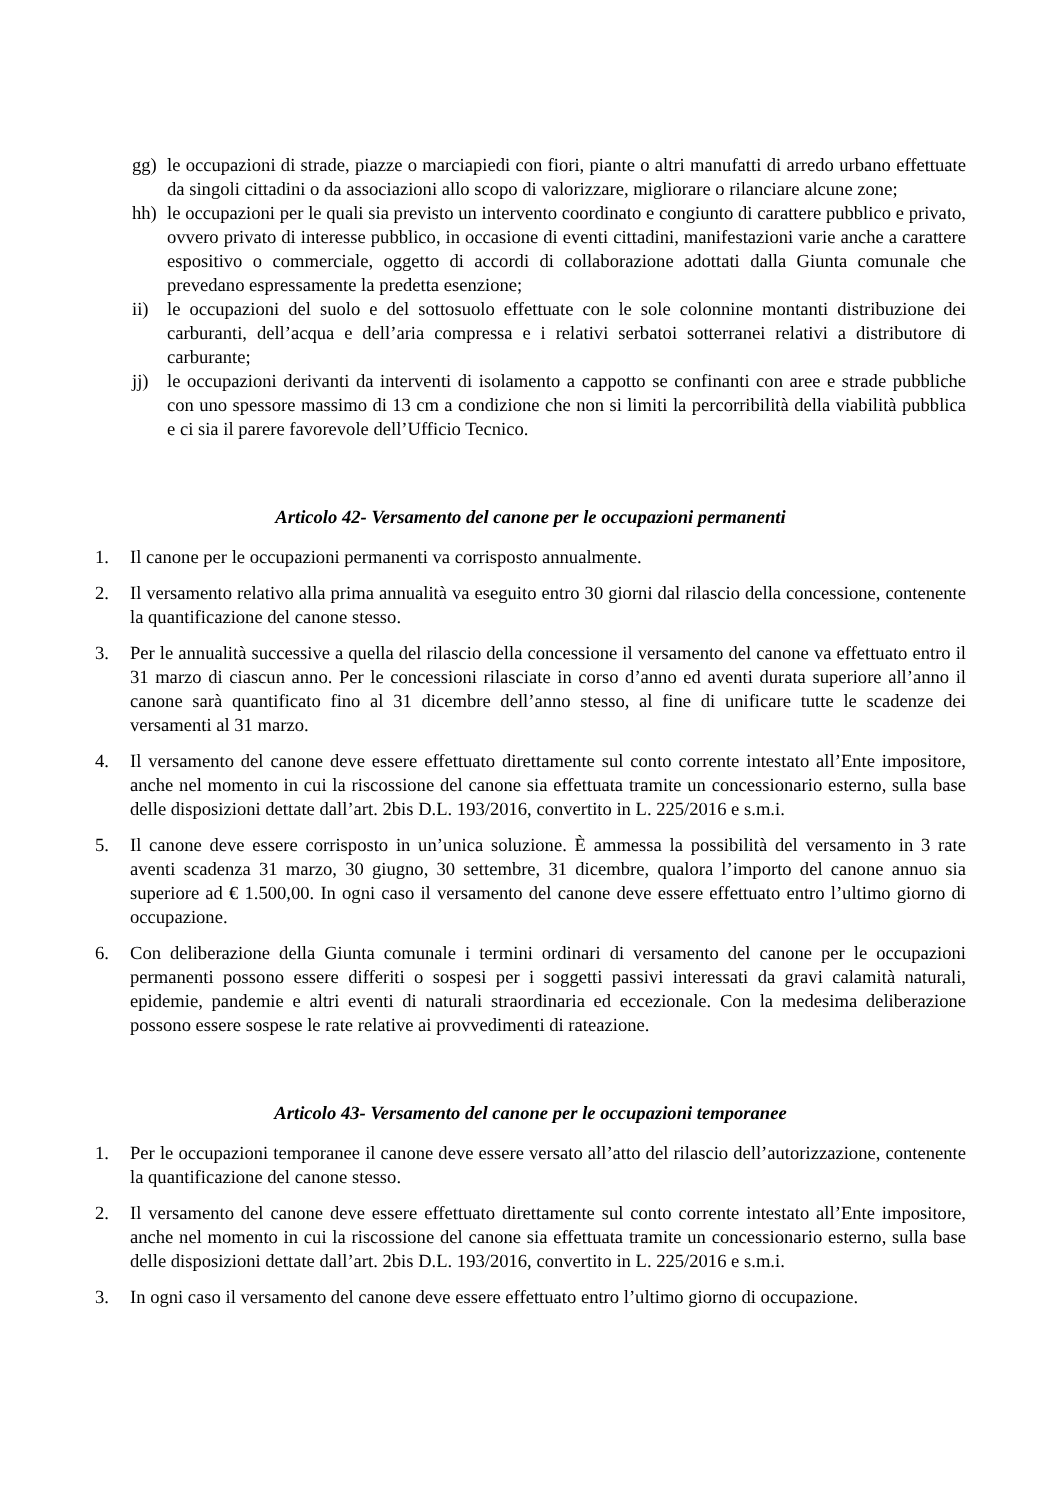gg) le occupazioni di strade, piazze o marciapiedi con fiori, piante o altri manufatti di arredo urbano effettuate da singoli cittadini o da associazioni allo scopo di valorizzare, migliorare o rilanciare alcune zone;
hh) le occupazioni per le quali sia previsto un intervento coordinato e congiunto di carattere pubblico e privato, ovvero privato di interesse pubblico, in occasione di eventi cittadini, manifestazioni varie anche a carattere espositivo o commerciale, oggetto di accordi di collaborazione adottati dalla Giunta comunale che prevedano espressamente la predetta esenzione;
ii) le occupazioni del suolo e del sottosuolo effettuate con le sole colonnine montanti distribuzione dei carburanti, dell’acqua e dell’aria compressa e i relativi serbatoi sotterranei relativi a distributore di carburante;
jj) le occupazioni derivanti da interventi di isolamento a cappotto se confinanti con aree e strade pubbliche con uno spessore massimo di 13 cm a condizione che non si limiti la percorribilità della viabilità pubblica e ci sia il parere favorevole dell’Ufficio Tecnico.
Articolo 42- Versamento del canone per le occupazioni permanenti
1. Il canone per le occupazioni permanenti va corrisposto annualmente.
2. Il versamento relativo alla prima annualità va eseguito entro 30 giorni dal rilascio della concessione, contenente la quantificazione del canone stesso.
3. Per le annualità successive a quella del rilascio della concessione il versamento del canone va effettuato entro il 31 marzo di ciascun anno. Per le concessioni rilasciate in corso d’anno ed aventi durata superiore all’anno il canone sarà quantificato fino al 31 dicembre dell’anno stesso, al fine di unificare tutte le scadenze dei versamenti al 31 marzo.
4. Il versamento del canone deve essere effettuato direttamente sul conto corrente intestato all’Ente impositore, anche nel momento in cui la riscossione del canone sia effettuata tramite un concessionario esterno, sulla base delle disposizioni dettate dall’art. 2bis D.L. 193/2016, convertito in L. 225/2016 e s.m.i.
5. Il canone deve essere corrisposto in un’unica soluzione. È ammessa la possibilità del versamento in 3 rate aventi scadenza 31 marzo, 30 giugno, 30 settembre, 31 dicembre, qualora l’importo del canone annuo sia superiore ad € 1.500,00. In ogni caso il versamento del canone deve essere effettuato entro l’ultimo giorno di occupazione.
6. Con deliberazione della Giunta comunale i termini ordinari di versamento del canone per le occupazioni permanenti possono essere differiti o sospesi per i soggetti passivi interessati da gravi calamità naturali, epidemie, pandemie e altri eventi di naturali straordinaria ed eccezionale. Con la medesima deliberazione possono essere sospese le rate relative ai provvedimenti di rateazione.
Articolo 43- Versamento del canone per le occupazioni temporanee
1. Per le occupazioni temporanee il canone deve essere versato all’atto del rilascio dell’autorizzazione, contenente la quantificazione del canone stesso.
2. Il versamento del canone deve essere effettuato direttamente sul conto corrente intestato all’Ente impositore, anche nel momento in cui la riscossione del canone sia effettuata tramite un concessionario esterno, sulla base delle disposizioni dettate dall’art. 2bis D.L. 193/2016, convertito in L. 225/2016 e s.m.i.
3. In ogni caso il versamento del canone deve essere effettuato entro l’ultimo giorno di occupazione.